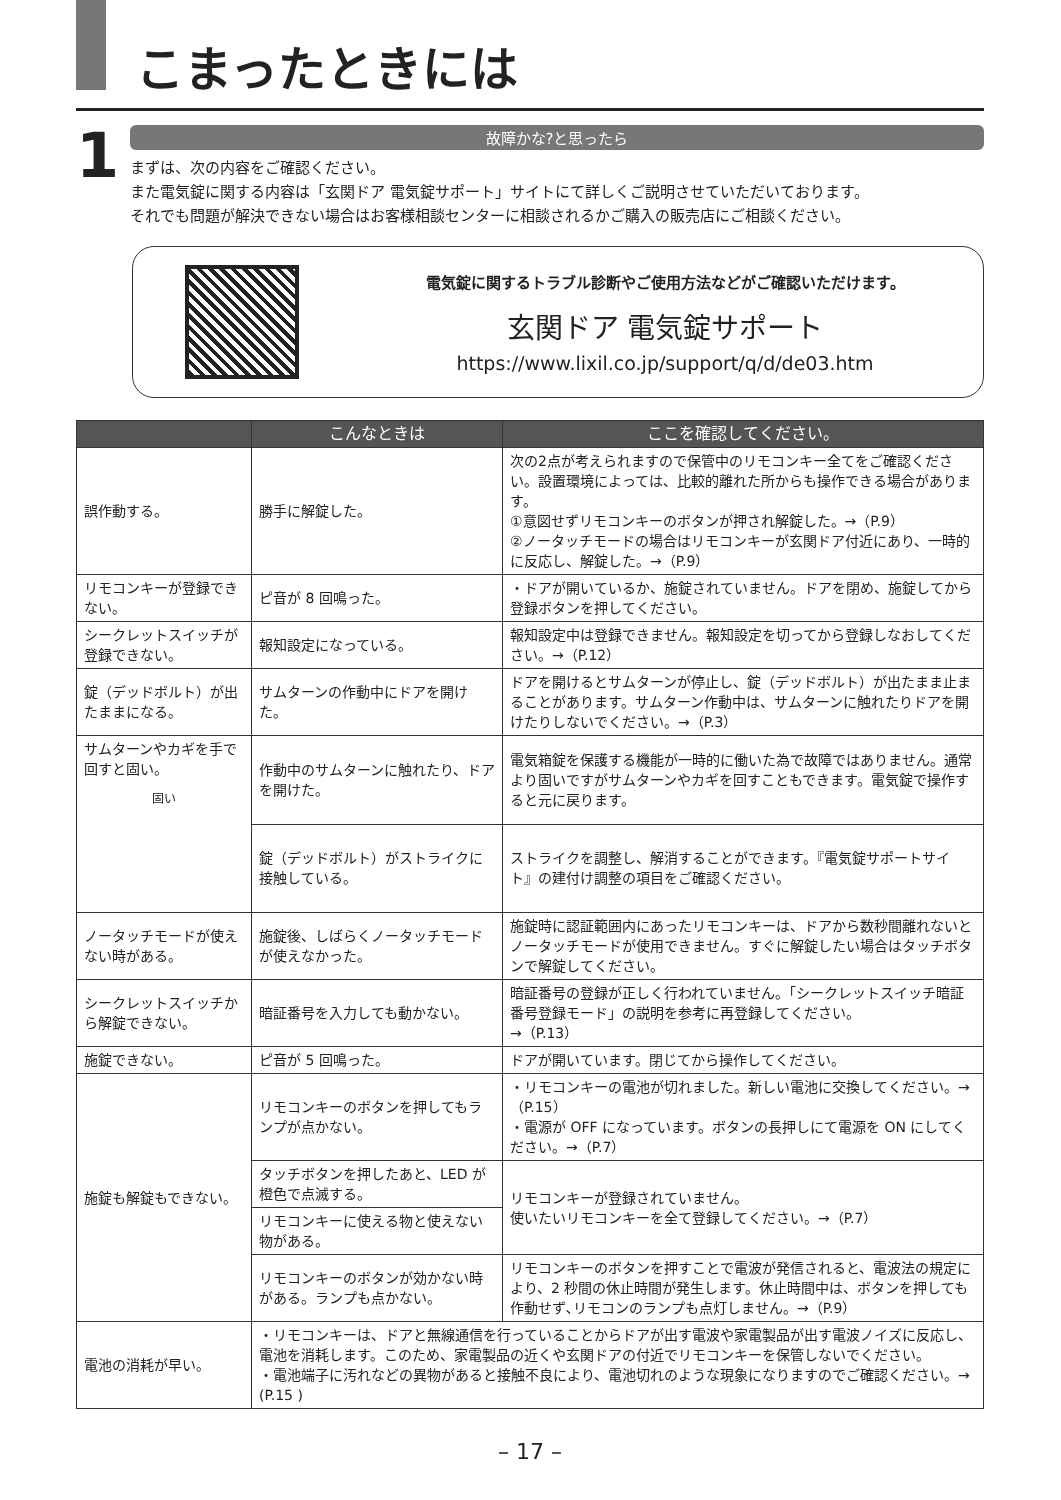こまったときには
1
故障かな?と思ったら
まずは、次の内容をご確認ください。
また電気錠に関する内容は「玄関ドア 電気錠サポート」サイトにて詳しくご説明させていただいております。
それでも問題が解決できない場合はお客様相談センターに相談されるかご購入の販売店にご相談ください。
電気錠に関するトラブル診断やご使用方法などがご確認いただけます。
玄関ドア 電気錠サポート
https://www.lixil.co.jp/support/q/d/de03.htm
| | こんなときは | ここを確認してください。 |
| --- | --- | --- |
| 誤作動する。 | 勝手に解錠した。 | 次の2点が考えられますので保管中のリモコンキー全てをご確認ください。設置環境によっては、比較的離れた所からも操作できる場合があります。 ①意図せずリモコンキーのボタンが押され解錠した。→（P.9） ②ノータッチモードの場合はリモコンキーが玄関ドア付近にあり、一時的に反応し、解錠した。→（P.9） |
| リモコンキーが登録できない。 | ピ音が 8 回鳴った。 | ・ドアが開いているか、施錠されていません。ドアを閉め、施錠してから登録ボタンを押してください。 |
| シークレットスイッチが登録できない。 | 報知設定になっている。 | 報知設定中は登録できません。報知設定を切ってから登録しなおしてください。→（P.12） |
| 錠（デッドボルト）が出たままになる。 | サムターンの作動中にドアを開けた。 | ドアを開けるとサムターンが停止し、錠（デッドボルト）が出たまま止まることがあります。サムターン作動中は、サムターンに触れたりドアを開けたりしないでください。→（P.3） |
| サムターンやカギを手で回すと固い。 固い | 作動中のサムターンに触れたり、ドアを開けた。 | 電気箱錠を保護する機能が一時的に働いた為で故障ではありません。通常より固いですがサムターンやカギを回すこともできます。電気錠で操作すると元に戻ります。 |
| | 錠（デッドボルト）がストライクに接触している。 | ストライクを調整し、解消することができます。『電気錠サポートサイト』の建付け調整の項目をご確認ください。 |
| ノータッチモードが使えない時がある。 | 施錠後、しばらくノータッチモードが使えなかった。 | 施錠時に認証範囲内にあったリモコンキーは、ドアから数秒間離れないとノータッチモードが使用できません。すぐに解錠したい場合はタッチボタンで解錠してください。 |
| シークレットスイッチから解錠できない。 | 暗証番号を入力しても動かない。 | 暗証番号の登録が正しく行われていません。「シークレットスイッチ暗証番号登録モード」の説明を参考に再登録してください。 →（P.13） |
| 施錠できない。 | ピ音が 5 回鳴った。 | ドアが開いています。閉じてから操作してください。 |
| 施錠も解錠もできない。 | リモコンキーのボタンを押してもランプが点かない。 | ・リモコンキーの電池が切れました。新しい電池に交換してください。→（P.15） ・電源が OFF になっています。ボタンの長押しにて電源を ON にしてください。→（P.7） |
| | タッチボタンを押したあと、LED が橙色で点滅する。 | リモコンキーが登録されていません。 使いたいリモコンキーを全て登録してください。→（P.7） |
| | リモコンキーに使える物と使えない物がある。 | |
| | リモコンキーのボタンが効かない時がある。ランプも点かない。 | リモコンキーのボタンを押すことで電波が発信されると、電波法の規定により、2 秒間の休止時間が発生します。休止時間中は、ボタンを押しても作動せず､リモコンのランプも点灯しません。→（P.9） |
| 電池の消耗が早い。 | ・リモコンキーは、ドアと無線通信を行っていることからドアが出す電波や家電製品が出す電波ノイズに反応し、電池を消耗します。このため、家電製品の近くや玄関ドアの付近でリモコンキーを保管しないでください。 ・電池端子に汚れなどの異物があると接触不良により、電池切れのような現象になりますのでご確認ください。→ (P.15 ) | |
– 17 –